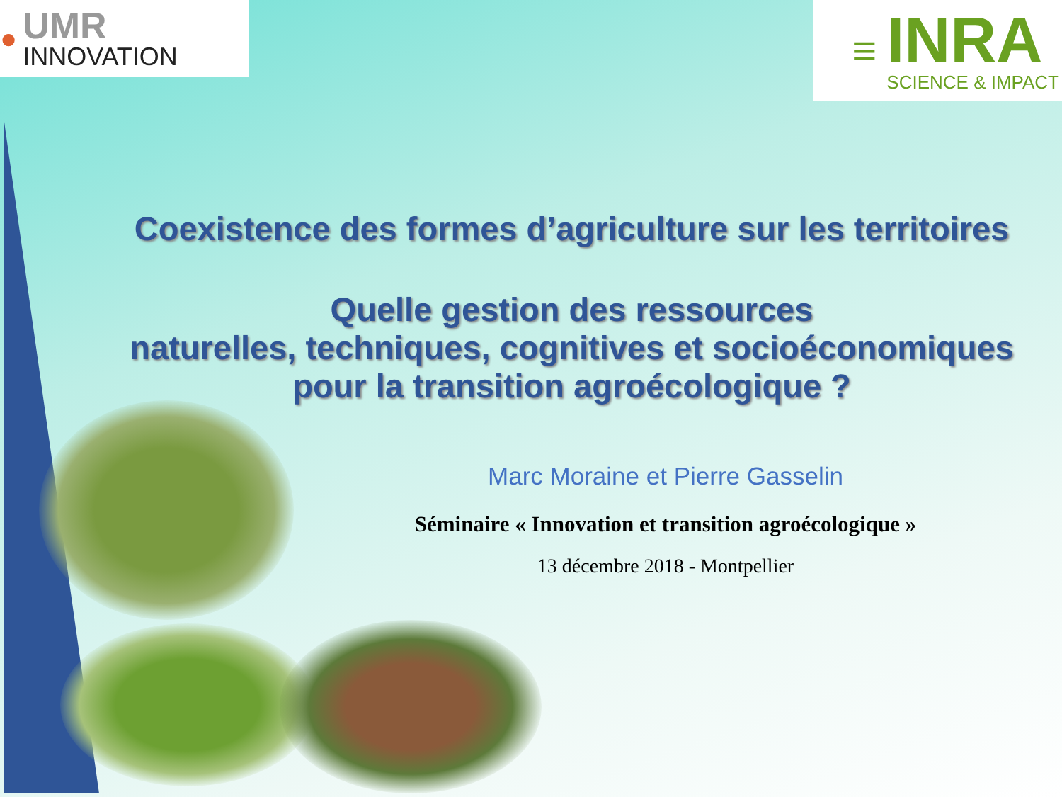●
UMR
INNOVATION
≡
INRA
SCIENCE & IMPACT
Coexistence des formes d’agriculture sur les territoires
Quelle gestion des ressources
naturelles, techniques, cognitives et socioéconomiques
pour la transition agroécologique ?
Marc Moraine et Pierre Gasselin
Séminaire « Innovation et transition agroécologique »
13 décembre 2018 - Montpellier